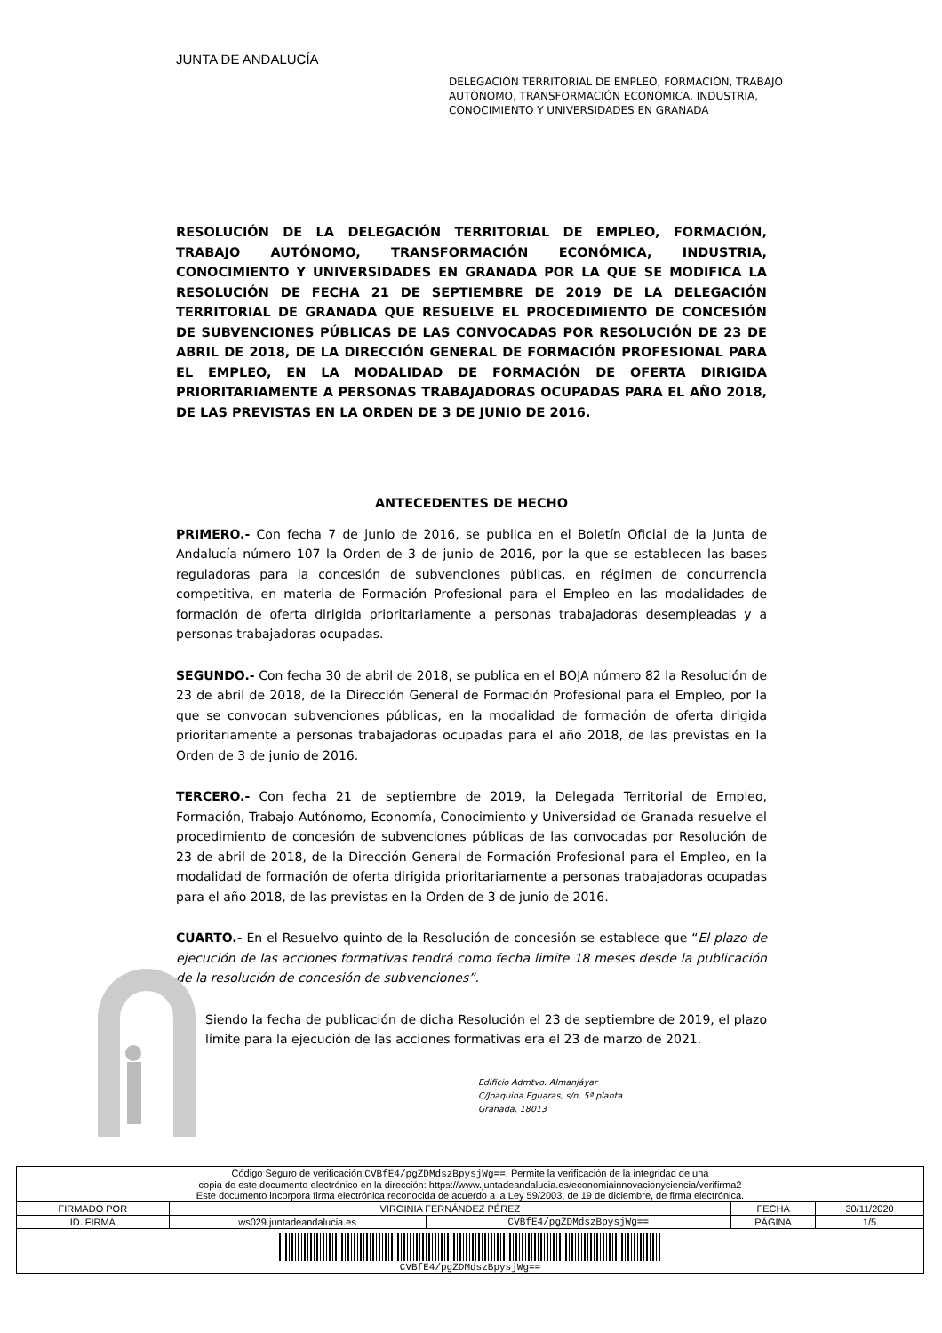JUNTA DE ANDALUCÍA
DELEGACIÓN TERRITORIAL DE EMPLEO, FORMACIÓN, TRABAJO
AUTÓNOMO, TRANSFORMACIÓN ECONÓMICA, INDUSTRIA,
CONOCIMIENTO Y UNIVERSIDADES EN GRANADA
RESOLUCIÓN DE LA DELEGACIÓN TERRITORIAL DE EMPLEO, FORMACIÓN, TRABAJO AUTÓNOMO, TRANSFORMACIÓN ECONÓMICA, INDUSTRIA, CONOCIMIENTO Y UNIVERSIDADES EN GRANADA POR LA QUE SE MODIFICA LA RESOLUCIÓN DE FECHA 21 DE SEPTIEMBRE DE 2019 DE LA DELEGACIÓN TERRITORIAL DE GRANADA QUE RESUELVE EL PROCEDIMIENTO DE CONCESIÓN DE SUBVENCIONES PÚBLICAS DE LAS CONVOCADAS POR RESOLUCIÓN DE 23 DE ABRIL DE 2018, DE LA DIRECCIÓN GENERAL DE FORMACIÓN PROFESIONAL PARA EL EMPLEO, EN LA MODALIDAD DE FORMACIÓN DE OFERTA DIRIGIDA PRIORITARIAMENTE A PERSONAS TRABAJADORAS OCUPADAS PARA EL AÑO 2018, DE LAS PREVISTAS EN LA ORDEN DE 3 DE JUNIO DE 2016.
ANTECEDENTES DE HECHO
PRIMERO.- Con fecha 7 de junio de 2016, se publica en el Boletín Oficial de la Junta de Andalucía número 107 la Orden de 3 de junio de 2016, por la que se establecen las bases reguladoras para la concesión de subvenciones públicas, en régimen de concurrencia competitiva, en materia de Formación Profesional para el Empleo en las modalidades de formación de oferta dirigida prioritariamente a personas trabajadoras desempleadas y a personas trabajadoras ocupadas.
SEGUNDO.- Con fecha 30 de abril de 2018, se publica en el BOJA número 82 la Resolución de 23 de abril de 2018, de la Dirección General de Formación Profesional para el Empleo, por la que se convocan subvenciones públicas, en la modalidad de formación de oferta dirigida prioritariamente a personas trabajadoras ocupadas para el año 2018, de las previstas en la Orden de 3 de junio de 2016.
TERCERO.- Con fecha 21 de septiembre de 2019, la Delegada Territorial de Empleo, Formación, Trabajo Autónomo, Economía, Conocimiento y Universidad de Granada resuelve el procedimiento de concesión de subvenciones públicas de las convocadas por Resolución de 23 de abril de 2018, de la Dirección General de Formación Profesional para el Empleo, en la modalidad de formación de oferta dirigida prioritariamente a personas trabajadoras ocupadas para el año 2018, de las previstas en la Orden de 3 de junio de 2016.
CUARTO.- En el Resuelvo quinto de la Resolución de concesión se establece que “El plazo de ejecución de las acciones formativas tendrá como fecha limite 18 meses desde la publicación de la resolución de concesión de subvenciones”.
Siendo la fecha de publicación de dicha Resolución el 23 de septiembre de 2019, el plazo límite para la ejecución de las acciones formativas era el 23 de marzo de 2021.
Edificio Admtvo. Almanjáyar
C/Joaquina Eguaras, s/n, 5ª planta
Granada, 18013
| Código Seguro de verificación: CVBfE4/pgZDMdszBpysjWg== . Permite la verificación de la integridad de una copia de este documento electrónico en la dirección: https://www.juntadeandalucia.es/economiainnovacionyciencia/verifirma2 Este documento incorpora firma electrónica reconocida de acuerdo a la Ley 59/2003, de 19 de diciembre, de firma electrónica. | | | | |
| FIRMADO POR | VIRGINIA FERNÁNDEZ PÉREZ | | FECHA | 30/11/2020 |
| ID. FIRMA | ws029.juntadeandalucia.es | CVBfE4/pgZDMdszBpysjWg== | PÁGINA | 1/5 |
| CVBfE4/pgZDMdszBpysjWg== | | | | |